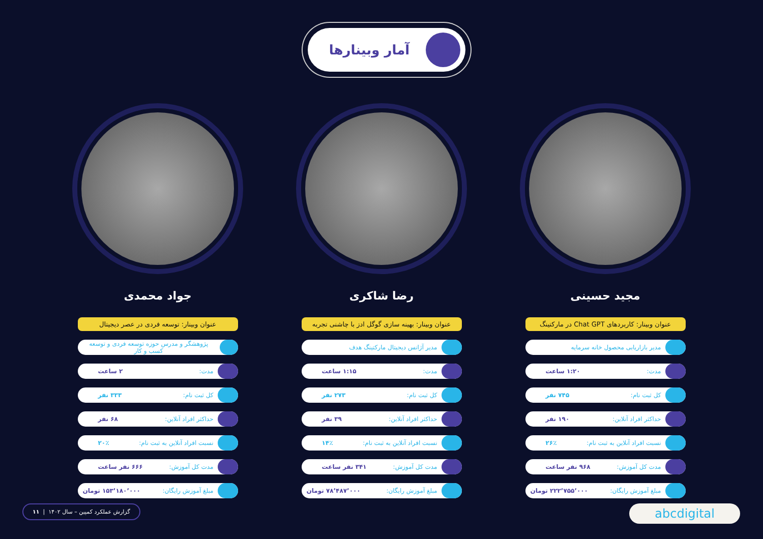آمار وبینارها
مجید حسینی
عنوان وبینار: کاربردهای Chat GPT در مارکتینگ
مدیر بازاریابی محصول خانه سرمایه
مدت: ۱:۲۰ ساعت
کل ثبت نام: ۷۴۵ نفر
حداکثر افراد آنلاین: ۱۹۰ نفر
نسبت افراد آنلاین به ثبت نام: ۲۶٪
مدت کل آموزش: ۹۶۸ نفر ساعت
مبلغ آموزش رایگان: ۲۲۲٬۷۵۵٬۰۰۰ تومان
رضا شاکری
عنوان وبینار: بهینه سازی گوگل ادز با چاشنی تجربه
مدیر آژانس دیجیتال مارکتینگ هدف
مدت: ۱:۱۵ ساعت
کل ثبت نام: ۲۷۳ نفر
حداکثر افراد آنلاین: ۳۹ نفر
نسبت افراد آنلاین به ثبت نام: ۱۴٪
مدت کل آموزش: ۳۴۱ نفر ساعت
مبلغ آموزش رایگان: ۷۸٬۴۸۷٬۰۰۰ تومان
جواد محمدی
عنوان وبینار: توسعه فردی در عصر دیجیتال
پژوهشگر و مدرس حوزه توسعه فردی و توسعه کسب و کار
مدت: ۲ ساعت
کل ثبت نام: ۳۳۳ نفر
حداکثر افراد آنلاین: ۶۸ نفر
نسبت افراد آنلاین به ثبت نام: ۲۰٪
مدت کل آموزش: ۶۶۶ نفر ساعت
مبلغ آموزش رایگان: ۱۵۳٬۱۸۰٬۰۰۰ تومان
گزارش عملکرد کمپین – سال ۱۴۰۲ | ۱۱
abcdigital